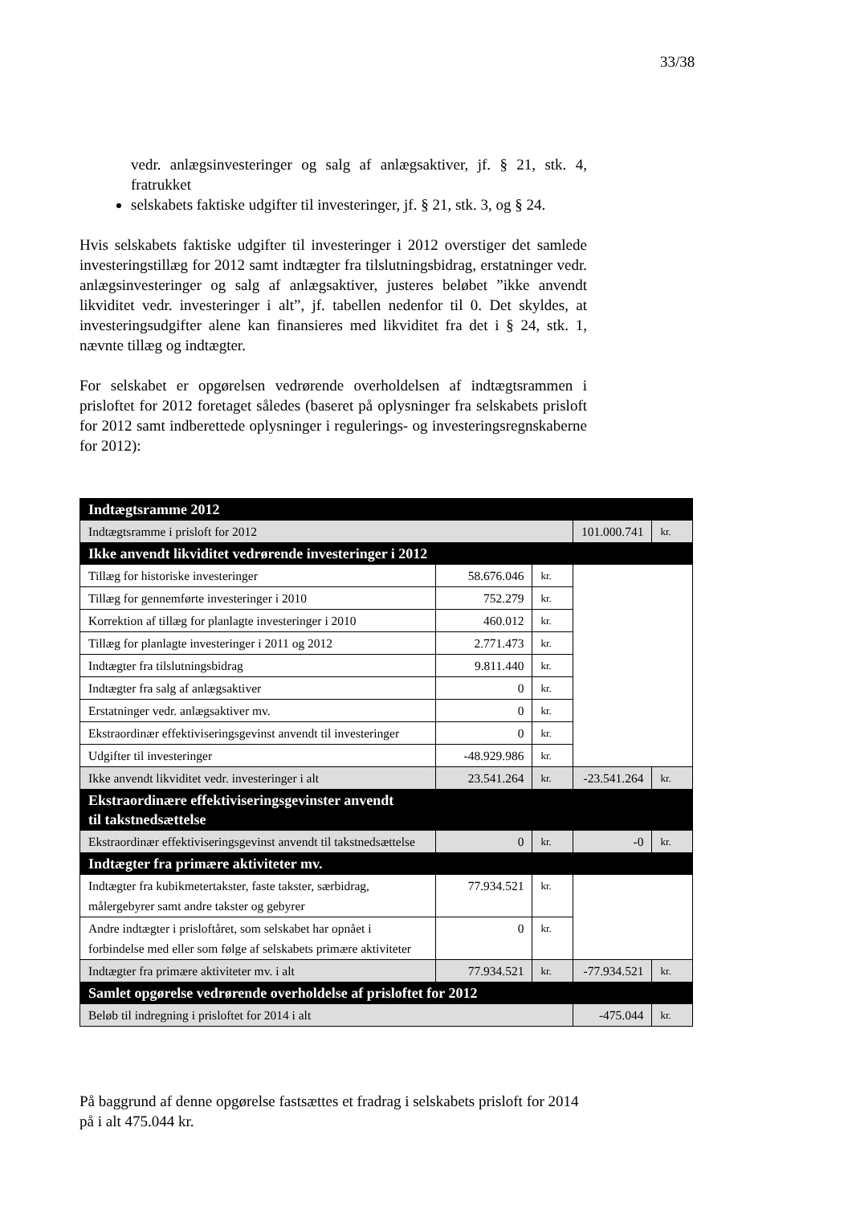33/38
vedr. anlægsinvesteringer og salg af anlægsaktiver, jf. § 21, stk. 4, fratrukket
selskabets faktiske udgifter til investeringer, jf. § 21, stk. 3, og § 24.
Hvis selskabets faktiske udgifter til investeringer i 2012 overstiger det samlede investeringstillæg for 2012 samt indtægter fra tilslutningsbidrag, erstatninger vedr. anlægsinvesteringer og salg af anlægsaktiver, justeres beløbet ”ikke anvendt likviditet vedr. investeringer i alt”, jf. tabellen nedenfor til 0. Det skyldes, at investeringsudgifter alene kan finansieres med likviditet fra det i § 24, stk. 1, nævnte tillæg og indtægter.
For selskabet er opgørelsen vedrørende overholdelsen af indtægtsrammen i prisloftet for 2012 foretaget således (baseret på oplysninger fra selskabets prisloft for 2012 samt indberettede oplysninger i regulerings- og investeringsregnskaberne for 2012):
| Indtægtsramme 2012 | | | | |
| Indtægtsramme i prisloft for 2012 | | | 101.000.741 | kr. |
| Ikke anvendt likviditet vedrørende investeringer i 2012 | | | | |
| Tillæg for historiske investeringer | 58.676.046 | kr. | | |
| Tillæg for gennemførte investeringer i 2010 | 752.279 | kr. | | |
| Korrektion af tillæg for planlagte investeringer i 2010 | 460.012 | kr. | | |
| Tillæg for planlagte investeringer i 2011 og 2012 | 2.771.473 | kr. | | |
| Indtægter fra tilslutningsbidrag | 9.811.440 | kr. | | |
| Indtægter fra salg af anlægsaktiver | 0 | kr. | | |
| Erstatninger vedr. anlægsaktiver mv. | 0 | kr. | | |
| Ekstraordinær effektiviseringsgevinst anvendt til investeringer | 0 | kr. | | |
| Udgifter til investeringer | -48.929.986 | kr. | | |
| Ikke anvendt likviditet vedr. investeringer i alt | 23.541.264 | kr. | -23.541.264 | kr. |
| Ekstraordinære effektiviseringsgevinster anvendt til takstnedsættelse | | | | |
| Ekstraordinær effektiviseringsgevinst anvendt til takstnedsættelse | 0 | kr. | -0 | kr. |
| Indtægter fra primære aktiviteter mv. | | | | |
| Indtægter fra kubikmetertakster, faste takster, særbidrag, målergebyrer samt andre takster og gebyrer | 77.934.521 | kr. | | |
| Andre indtægter i prisloftåret, som selskabet har opnået i forbindelse med eller som følge af selskabets primære aktiviteter | 0 | kr. | | |
| Indtægter fra primære aktiviteter mv. i alt | 77.934.521 | kr. | -77.934.521 | kr. |
| Samlet opgørelse vedrørende overholdelse af prisloftet for 2012 | | | | |
| Beløb til indregning i prisloftet for 2014 i alt | | | -475.044 | kr. |
På baggrund af denne opgørelse fastsættes et fradrag i selskabets prisloft for 2014 på i alt 475.044 kr.